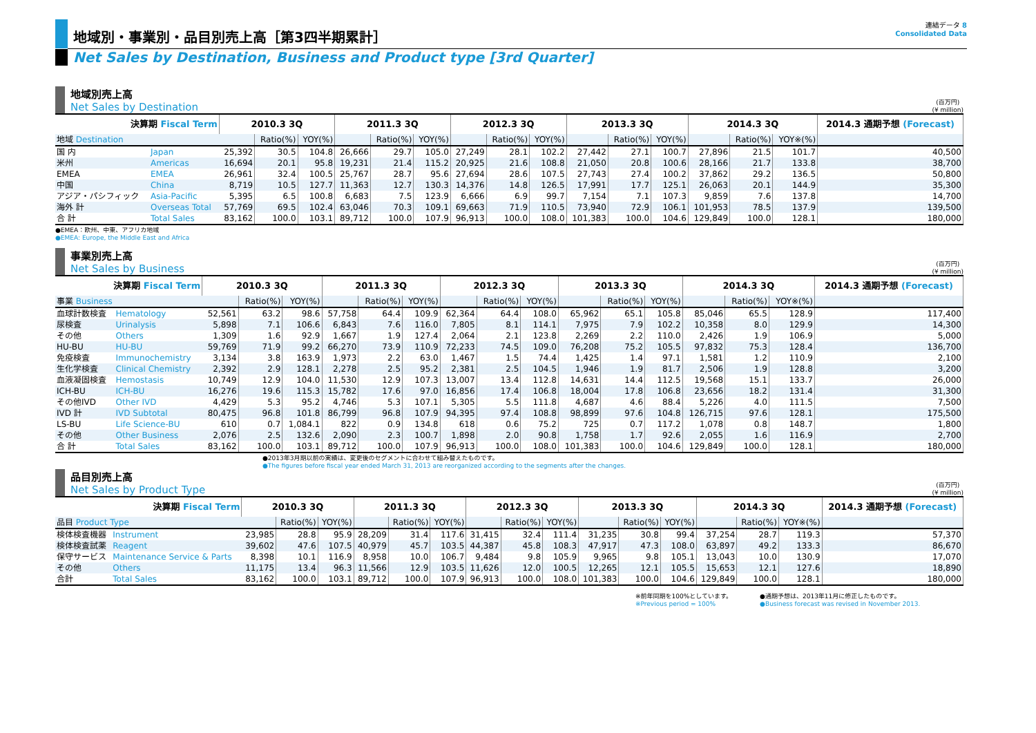地域別・事業別・品目別売上高［第3四半期累計］
連結データ 8
Consolidated Data
Net Sales by Destination, Business and Product type [3rd Quarter]
地域別売上高
Net Sales by Destination
(百万円)
(¥ million)
| 決算期 Fiscal Term | | 2010.3 3Q | | | 2011.3 3Q | | | 2012.3 3Q | | | 2013.3 3Q | | | 2014.3 3Q | | | 2014.3 通期予想 (Forecast) |
| --- | --- | --- | --- | --- | --- | --- | --- | --- | --- | --- | --- | --- | --- | --- | --- | --- | --- |
| 地域 Destination | | | Ratio(%) | YOY(%) | | Ratio(%) | YOY(%) | | Ratio(%) | YOY(%) | | Ratio(%) | YOY(%) | | Ratio(%) | YOY※(%) | |
| 国 内 | Japan | 25,392 | 30.5 | 104.8 | 26,666 | 29.7 | 105.0 | 27,249 | 28.1 | 102.2 | 27,442 | 27.1 | 100.7 | 27,896 | 21.5 | 101.7 | 40,500 |
| 米州 | Americas | 16,694 | 20.1 | 95.8 | 19,231 | 21.4 | 115.2 | 20,925 | 21.6 | 108.8 | 21,050 | 20.8 | 100.6 | 28,166 | 21.7 | 133.8 | 38,700 |
| EMEA | EMEA | 26,961 | 32.4 | 100.5 | 25,767 | 28.7 | 95.6 | 27,694 | 28.6 | 107.5 | 27,743 | 27.4 | 100.2 | 37,862 | 29.2 | 136.5 | 50,800 |
| 中国 | China | 8,719 | 10.5 | 127.7 | 11,363 | 12.7 | 130.3 | 14,376 | 14.8 | 126.5 | 17,991 | 17.7 | 125.1 | 26,063 | 20.1 | 144.9 | 35,300 |
| アジア・パシフィック | Asia-Pacific | 5,395 | 6.5 | 100.8 | 6,683 | 7.5 | 123.9 | 6,666 | 6.9 | 99.7 | 7,154 | 7.1 | 107.3 | 9,859 | 7.6 | 137.8 | 14,700 |
| 海外 計 | Overseas Total | 57,769 | 69.5 | 102.4 | 63,046 | 70.3 | 109.1 | 69,663 | 71.9 | 110.5 | 73,940 | 72.9 | 106.1 | 101,953 | 78.5 | 137.9 | 139,500 |
| 合 計 | Total Sales | 83,162 | 100.0 | 103.1 | 89,712 | 100.0 | 107.9 | 96,913 | 100.0 | 108.0 | 101,383 | 100.0 | 104.6 | 129,849 | 100.0 | 128.1 | 180,000 |
●EMEA：欧州、中東、アフリカ地域
●EMEA: Europe, the Middle East and Africa
事業別売上高
Net Sales by Business
(百万円)
(¥ million)
| 決算期 Fiscal Term | | 2010.3 3Q | | | 2011.3 3Q | | | 2012.3 3Q | | | 2013.3 3Q | | | 2014.3 3Q | | | 2014.3 通期予想 (Forecast) |
| --- | --- | --- | --- | --- | --- | --- | --- | --- | --- | --- | --- | --- | --- | --- | --- | --- | --- |
| 事業 Business | | | Ratio(%) | YOY(%) | | Ratio(%) | YOY(%) | | Ratio(%) | YOY(%) | | Ratio(%) | YOY(%) | | Ratio(%) | YOY※(%) | |
| 血球計数検査 | Hematology | 52,561 | 63.2 | 98.6 | 57,758 | 64.4 | 109.9 | 62,364 | 64.4 | 108.0 | 65,962 | 65.1 | 105.8 | 85,046 | 65.5 | 128.9 | 117,400 |
| 尿検査 | Urinalysis | 5,898 | 7.1 | 106.6 | 6,843 | 7.6 | 116.0 | 7,805 | 8.1 | 114.1 | 7,975 | 7.9 | 102.2 | 10,358 | 8.0 | 129.9 | 14,300 |
| その他 | Others | 1,309 | 1.6 | 92.9 | 1,667 | 1.9 | 127.4 | 2,064 | 2.1 | 123.8 | 2,269 | 2.2 | 110.0 | 2,426 | 1.9 | 106.9 | 5,000 |
| HU-BU | HU-BU | 59,769 | 71.9 | 99.2 | 66,270 | 73.9 | 110.9 | 72,233 | 74.5 | 109.0 | 76,208 | 75.2 | 105.5 | 97,832 | 75.3 | 128.4 | 136,700 |
| 免疫検査 | Immunochemistry | 3,134 | 3.8 | 163.9 | 1,973 | 2.2 | 63.0 | 1,467 | 1.5 | 74.4 | 1,425 | 1.4 | 97.1 | 1,581 | 1.2 | 110.9 | 2,100 |
| 生化学検査 | Clinical Chemistry | 2,392 | 2.9 | 128.1 | 2,278 | 2.5 | 95.2 | 2,381 | 2.5 | 104.5 | 1,946 | 1.9 | 81.7 | 2,506 | 1.9 | 128.8 | 3,200 |
| 血液凝固検査 | Hemostasis | 10,749 | 12.9 | 104.0 | 11,530 | 12.9 | 107.3 | 13,007 | 13.4 | 112.8 | 14,631 | 14.4 | 112.5 | 19,568 | 15.1 | 133.7 | 26,000 |
| ICH-BU | ICH-BU | 16,276 | 19.6 | 115.3 | 15,782 | 17.6 | 97.0 | 16,856 | 17.4 | 106.8 | 18,004 | 17.8 | 106.8 | 23,656 | 18.2 | 131.4 | 31,300 |
| その他IVD | Other IVD | 4,429 | 5.3 | 95.2 | 4,746 | 5.3 | 107.1 | 5,305 | 5.5 | 111.8 | 4,687 | 4.6 | 88.4 | 5,226 | 4.0 | 111.5 | 7,500 |
| IVD 計 | IVD Subtotal | 80,475 | 96.8 | 101.8 | 86,799 | 96.8 | 107.9 | 94,395 | 97.4 | 108.8 | 98,899 | 97.6 | 104.8 | 126,715 | 97.6 | 128.1 | 175,500 |
| LS-BU | Life Science-BU | 610 | 0.7 | 1,084.1 | 822 | 0.9 | 134.8 | 618 | 0.6 | 75.2 | 725 | 0.7 | 117.2 | 1,078 | 0.8 | 148.7 | 1,800 |
| その他 | Other Business | 2,076 | 2.5 | 132.6 | 2,090 | 2.3 | 100.7 | 1,898 | 2.0 | 90.8 | 1,758 | 1.7 | 92.6 | 2,055 | 1.6 | 116.9 | 2,700 |
| 合 計 | Total Sales | 83,162 | 100.0 | 103.1 | 89,712 | 100.0 | 107.9 | 96,913 | 100.0 | 108.0 | 101,383 | 100.0 | 104.6 | 129,849 | 100.0 | 128.1 | 180,000 |
●2013年3月期以前の実績は、変更後のセグメントに合わせて組み替えたものです。
●The figures before fiscal year ended March 31, 2013 are reorganized according to the segments after the changes.
品目別売上高
Net Sales by Product Type
(百万円)
(¥ million)
| 決算期 Fiscal Term | | 2010.3 3Q | | | 2011.3 3Q | | | 2012.3 3Q | | | 2013.3 3Q | | | 2014.3 3Q | | | 2014.3 通期予想 (Forecast) |
| --- | --- | --- | --- | --- | --- | --- | --- | --- | --- | --- | --- | --- | --- | --- | --- | --- | --- |
| 品目 Product Type | | | Ratio(%) | YOY(%) | | Ratio(%) | YOY(%) | | Ratio(%) | YOY(%) | | Ratio(%) | YOY(%) | | Ratio(%) | YOY※(%) | |
| 検体検査機器 | Instrument | 23,985 | 28.8 | 95.9 | 28,209 | 31.4 | 117.6 | 31,415 | 32.4 | 111.4 | 31,235 | 30.8 | 99.4 | 37,254 | 28.7 | 119.3 | 57,370 |
| 検体検査試薬 | Reagent | 39,602 | 47.6 | 107.5 | 40,979 | 45.7 | 103.5 | 44,387 | 45.8 | 108.3 | 47,917 | 47.3 | 108.0 | 63,897 | 49.2 | 133.3 | 86,670 |
| 保守サービス | Maintenance Service & Parts | 8,398 | 10.1 | 116.9 | 8,958 | 10.0 | 106.7 | 9,484 | 9.8 | 105.9 | 9,965 | 9.8 | 105.1 | 13,043 | 10.0 | 130.9 | 17,070 |
| その他 | Others | 11,175 | 13.4 | 96.3 | 11,566 | 12.9 | 103.5 | 11,626 | 12.0 | 100.5 | 12,265 | 12.1 | 105.5 | 15,653 | 12.1 | 127.6 | 18,890 |
| 合計 | Total Sales | 83,162 | 100.0 | 103.1 | 89,712 | 100.0 | 107.9 | 96,913 | 100.0 | 108.0 | 101,383 | 100.0 | 104.6 | 129,849 | 100.0 | 128.1 | 180,000 |
※前年同期を100%としています。
※Previous period = 100%
●通期予想は、2013年11月に修正したものです。
●Business forecast was revised in November 2013.